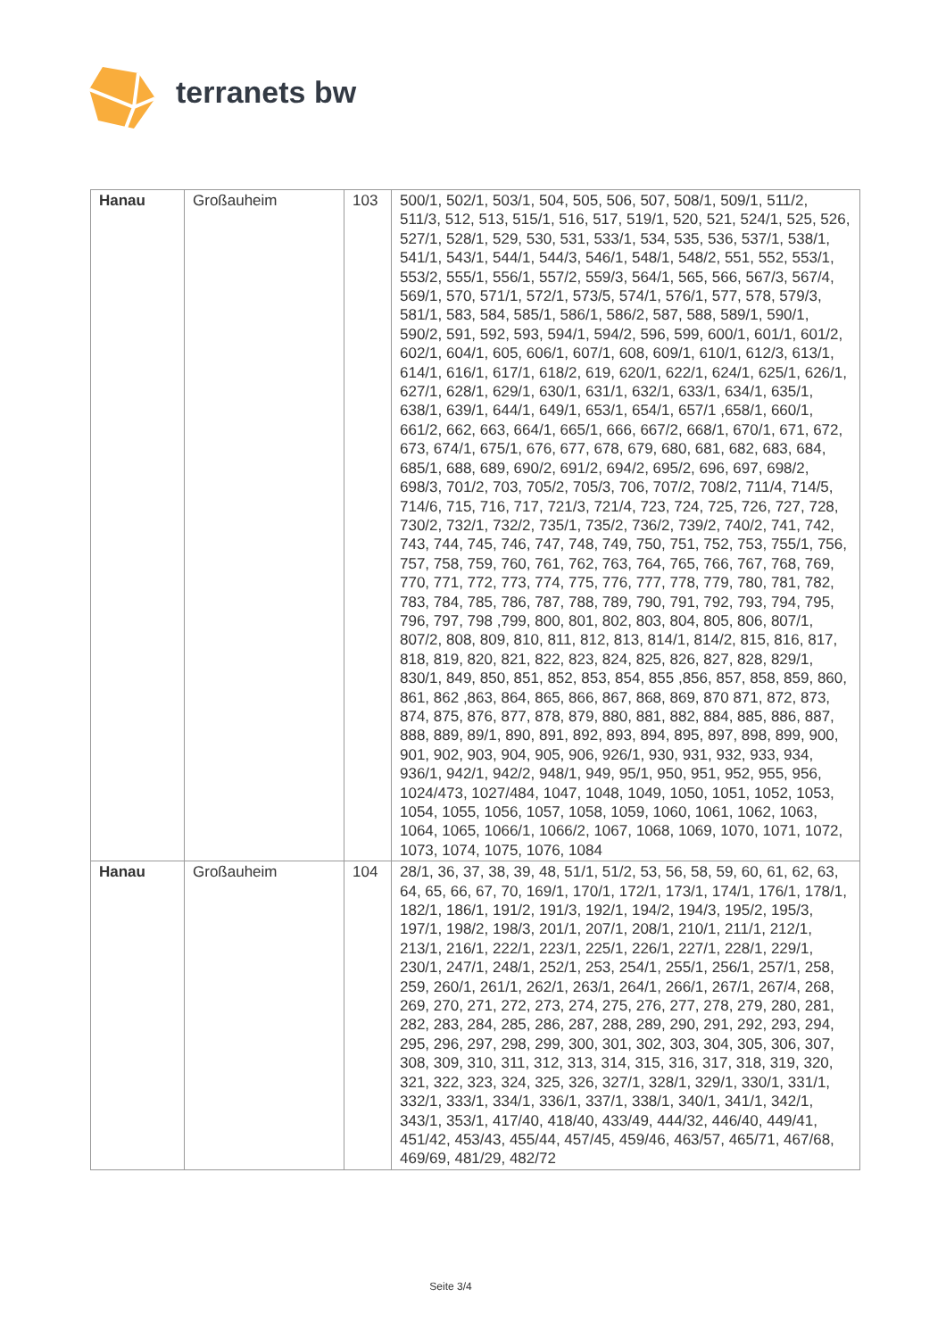terranets bw
| Hanau | Großauheim | 103 | 500/1, 502/1, 503/1, 504, 505, 506, 507, 508/1, 509/1, 511/2, 511/3, 512, 513, 515/1, 516, 517, 519/1, 520, 521, 524/1, 525, 526, 527/1, 528/1, 529, 530, 531, 533/1, 534, 535, 536, 537/1, 538/1, 541/1, 543/1, 544/1, 544/3, 546/1, 548/1, 548/2, 551, 552, 553/1, 553/2, 555/1, 556/1, 557/2, 559/3, 564/1, 565, 566, 567/3, 567/4, 569/1, 570, 571/1, 572/1, 573/5, 574/1, 576/1, 577, 578, 579/3, 581/1, 583, 584, 585/1, 586/1, 586/2, 587, 588, 589/1, 590/1, 590/2, 591, 592, 593, 594/1, 594/2, 596, 599, 600/1, 601/1, 601/2, 602/1, 604/1, 605, 606/1, 607/1, 608, 609/1, 610/1, 612/3, 613/1, 614/1, 616/1, 617/1, 618/2, 619, 620/1, 622/1, 624/1, 625/1, 626/1, 627/1, 628/1, 629/1, 630/1, 631/1, 632/1, 633/1, 634/1, 635/1, 638/1, 639/1, 644/1, 649/1, 653/1, 654/1, 657/1 ,658/1, 660/1, 661/2, 662, 663, 664/1, 665/1, 666, 667/2, 668/1, 670/1, 671, 672, 673, 674/1, 675/1, 676, 677, 678, 679, 680, 681, 682, 683, 684, 685/1, 688, 689, 690/2, 691/2, 694/2, 695/2, 696, 697, 698/2, 698/3, 701/2, 703, 705/2, 705/3, 706, 707/2, 708/2, 711/4, 714/5, 714/6, 715, 716, 717, 721/3, 721/4, 723, 724, 725, 726, 727, 728, 730/2, 732/1, 732/2, 735/1, 735/2, 736/2, 739/2, 740/2, 741, 742, 743, 744, 745, 746, 747, 748, 749, 750, 751, 752, 753, 755/1, 756, 757, 758, 759, 760, 761, 762, 763, 764, 765, 766, 767, 768, 769, 770, 771, 772, 773, 774, 775, 776, 777, 778, 779, 780, 781, 782, 783, 784, 785, 786, 787, 788, 789, 790, 791, 792, 793, 794, 795, 796, 797, 798 ,799, 800, 801, 802, 803, 804, 805, 806, 807/1, 807/2, 808, 809, 810, 811, 812, 813, 814/1, 814/2, 815, 816, 817, 818, 819, 820, 821, 822, 823, 824, 825, 826, 827, 828, 829/1, 830/1, 849, 850, 851, 852, 853, 854, 855 ,856, 857, 858, 859, 860, 861, 862 ,863, 864, 865, 866, 867, 868, 869, 870 871, 872, 873, 874, 875, 876, 877, 878, 879, 880, 881, 882, 884, 885, 886, 887, 888, 889, 89/1, 890, 891, 892, 893, 894, 895, 897, 898, 899, 900, 901, 902, 903, 904, 905, 906, 926/1, 930, 931, 932, 933, 934, 936/1, 942/1, 942/2, 948/1, 949, 95/1, 950, 951, 952, 955, 956, 1024/473, 1027/484, 1047, 1048, 1049, 1050, 1051, 1052, 1053, 1054, 1055, 1056, 1057, 1058, 1059, 1060, 1061, 1062, 1063, 1064, 1065, 1066/1, 1066/2, 1067, 1068, 1069, 1070, 1071, 1072, 1073, 1074, 1075, 1076, 1084 |
| Hanau | Großauheim | 104 | 28/1, 36, 37, 38, 39, 48, 51/1, 51/2, 53, 56, 58, 59, 60, 61, 62, 63, 64, 65, 66, 67, 70, 169/1, 170/1, 172/1, 173/1, 174/1, 176/1, 178/1, 182/1, 186/1, 191/2, 191/3, 192/1, 194/2, 194/3, 195/2, 195/3, 197/1, 198/2, 198/3, 201/1, 207/1, 208/1, 210/1, 211/1, 212/1, 213/1, 216/1, 222/1, 223/1, 225/1, 226/1, 227/1, 228/1, 229/1, 230/1, 247/1, 248/1, 252/1, 253, 254/1, 255/1, 256/1, 257/1, 258, 259, 260/1, 261/1, 262/1, 263/1, 264/1, 266/1, 267/1, 267/4, 268, 269, 270, 271, 272, 273, 274, 275, 276, 277, 278, 279, 280, 281, 282, 283, 284, 285, 286, 287, 288, 289, 290, 291, 292, 293, 294, 295, 296, 297, 298, 299, 300, 301, 302, 303, 304, 305, 306, 307, 308, 309, 310, 311, 312, 313, 314, 315, 316, 317, 318, 319, 320, 321, 322, 323, 324, 325, 326, 327/1, 328/1, 329/1, 330/1, 331/1, 332/1, 333/1, 334/1, 336/1, 337/1, 338/1, 340/1, 341/1, 342/1, 343/1, 353/1, 417/40, 418/40, 433/49, 444/32, 446/40, 449/41, 451/42, 453/43, 455/44, 457/45, 459/46, 463/57, 465/71, 467/68, 469/69, 481/29, 482/72 |
Seite 3/4